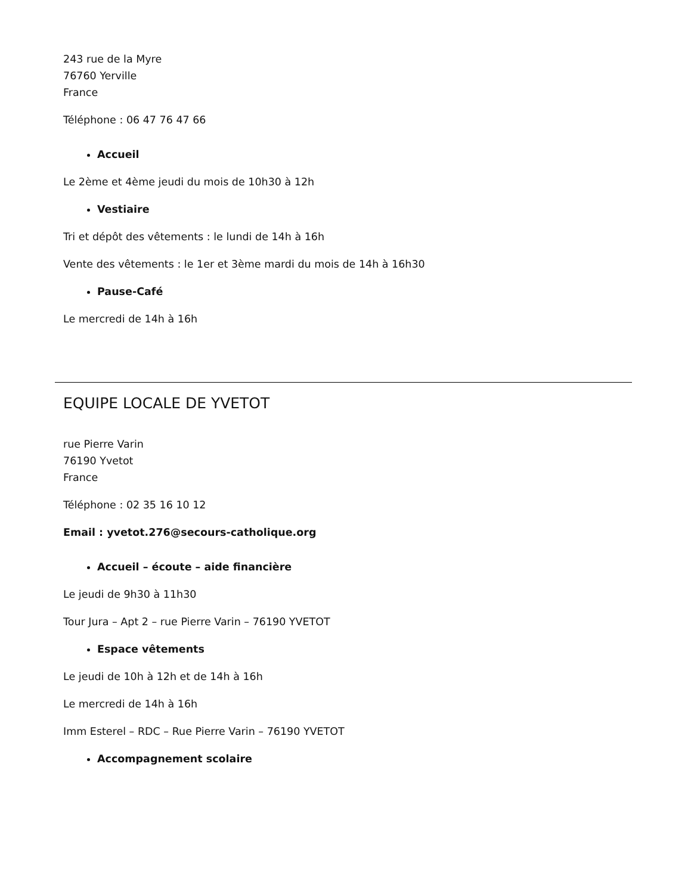243 rue de la Myre
76760 Yerville
France
Téléphone : 06 47 76 47 66
Accueil
Le 2ème et 4ème jeudi du mois de 10h30 à 12h
Vestiaire
Tri et dépôt des vêtements : le lundi de 14h à 16h
Vente des vêtements : le 1er et 3ème mardi du mois de 14h à 16h30
Pause-Café
Le mercredi de 14h à 16h
EQUIPE LOCALE DE YVETOT
rue Pierre Varin
76190 Yvetot
France
Téléphone : 02 35 16 10 12
Email : yvetot.276@secours-catholique.org
Accueil – écoute – aide financière
Le jeudi de 9h30 à 11h30
Tour Jura – Apt 2 – rue Pierre Varin – 76190 YVETOT
Espace vêtements
Le jeudi de 10h à 12h et de 14h à 16h
Le mercredi de 14h à 16h
Imm Esterel – RDC – Rue Pierre Varin – 76190 YVETOT
Accompagnement scolaire